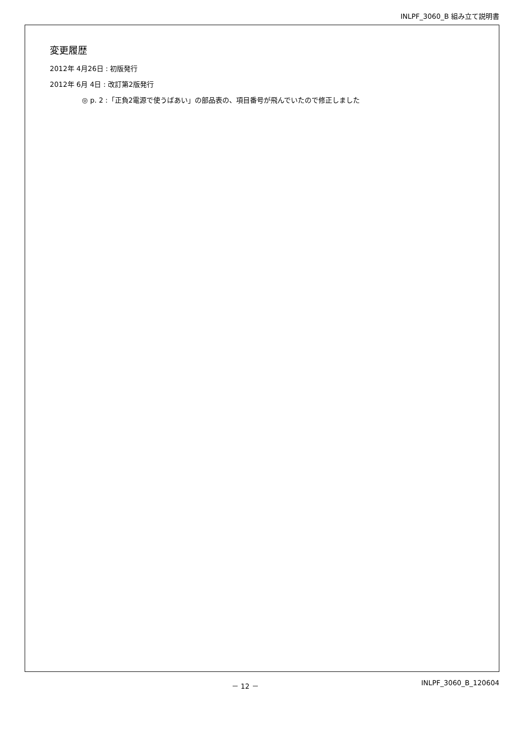INLPF_3060_B 組み立て説明書
変更履歴
2012年 4月26日 : 初版発行
2012年 6月 4日 : 改訂第2版発行
◎ p. 2 :「正負2電源で使うばあい」の部品表の、項目番号が飛んでいたので修正しました
－ 12 － INLPF_3060_B_120604